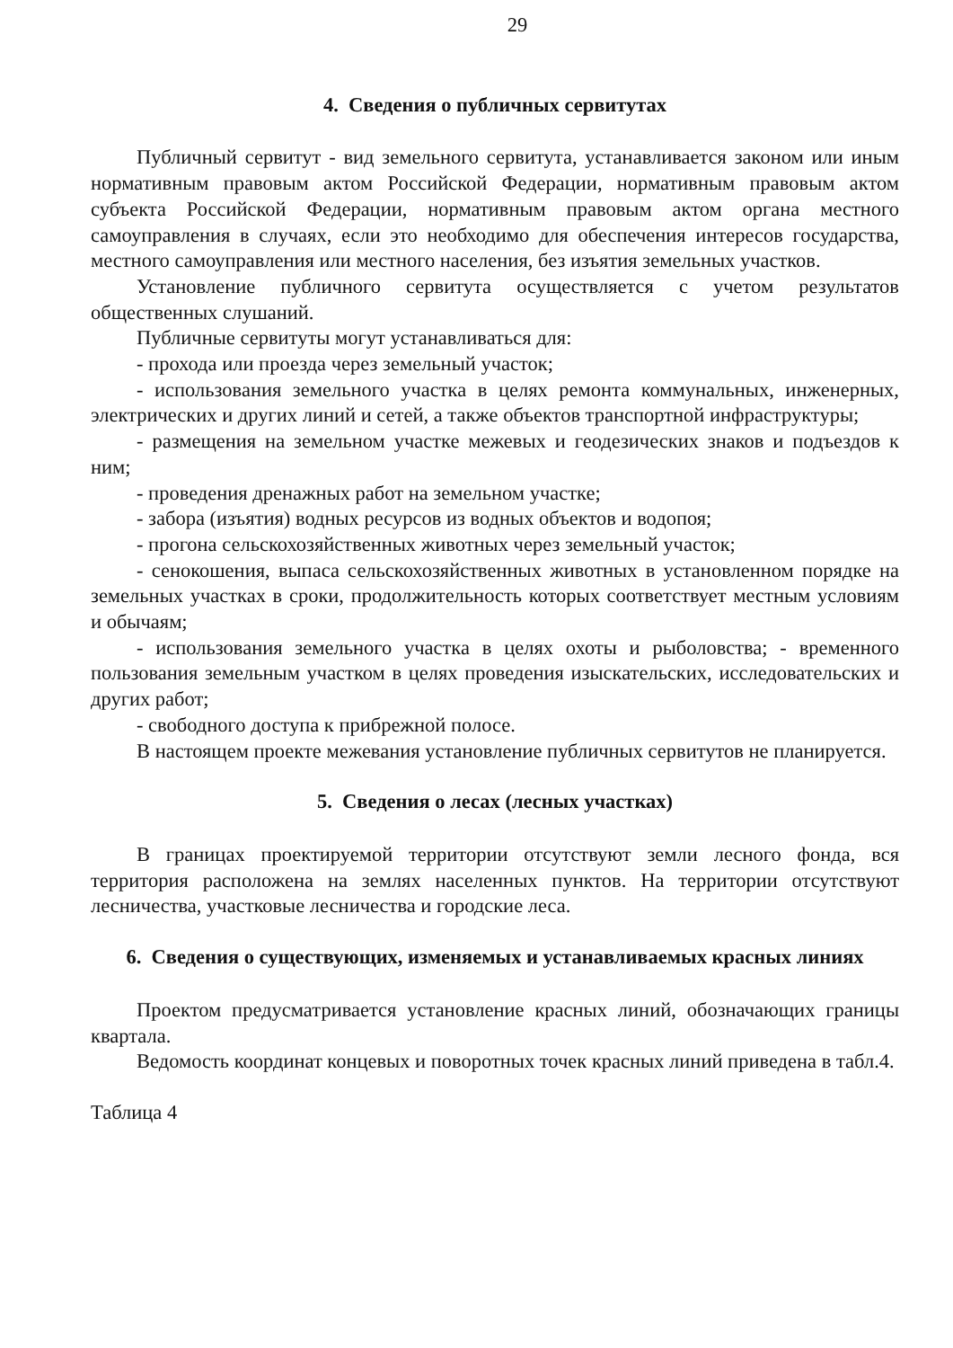29
4. Сведения о публичных сервитутах
Публичный сервитут - вид земельного сервитута, устанавливается законом или иным нормативным правовым актом Российской Федерации, нормативным правовым актом субъекта Российской Федерации, нормативным правовым актом органа местного самоуправления в случаях, если это необходимо для обеспечения интересов государства, местного самоуправления или местного населения, без изъятия земельных участков.
Установление публичного сервитута осуществляется с учетом результатов общественных слушаний.
Публичные сервитуты могут устанавливаться для:
- прохода или проезда через земельный участок;
- использования земельного участка в целях ремонта коммунальных, инженерных, электрических и других линий и сетей, а также объектов транспортной инфраструктуры;
- размещения на земельном участке межевых и геодезических знаков и подъездов к ним;
- проведения дренажных работ на земельном участке;
- забора (изъятия) водных ресурсов из водных объектов и водопоя;
- прогона сельскохозяйственных животных через земельный участок;
- сенокошения, выпаса сельскохозяйственных животных в установленном порядке на земельных участках в сроки, продолжительность которых соответствует местным условиям и обычаям;
- использования земельного участка в целях охоты и рыболовства; - временного пользования земельным участком в целях проведения изыскательских, исследовательских и других работ;
- свободного доступа к прибрежной полосе.
В настоящем проекте межевания установление публичных сервитутов не планируется.
5. Сведения о лесах (лесных участках)
В границах проектируемой территории отсутствуют земли лесного фонда, вся территория расположена на землях населенных пунктов. На территории отсутствуют лесничества, участковые лесничества и городские леса.
6. Сведения о существующих, изменяемых и устанавливаемых красных линиях
Проектом предусматривается установление красных линий, обозначающих границы квартала.
Ведомость координат концевых и поворотных точек красных линий приведена в табл.4.
Таблица 4